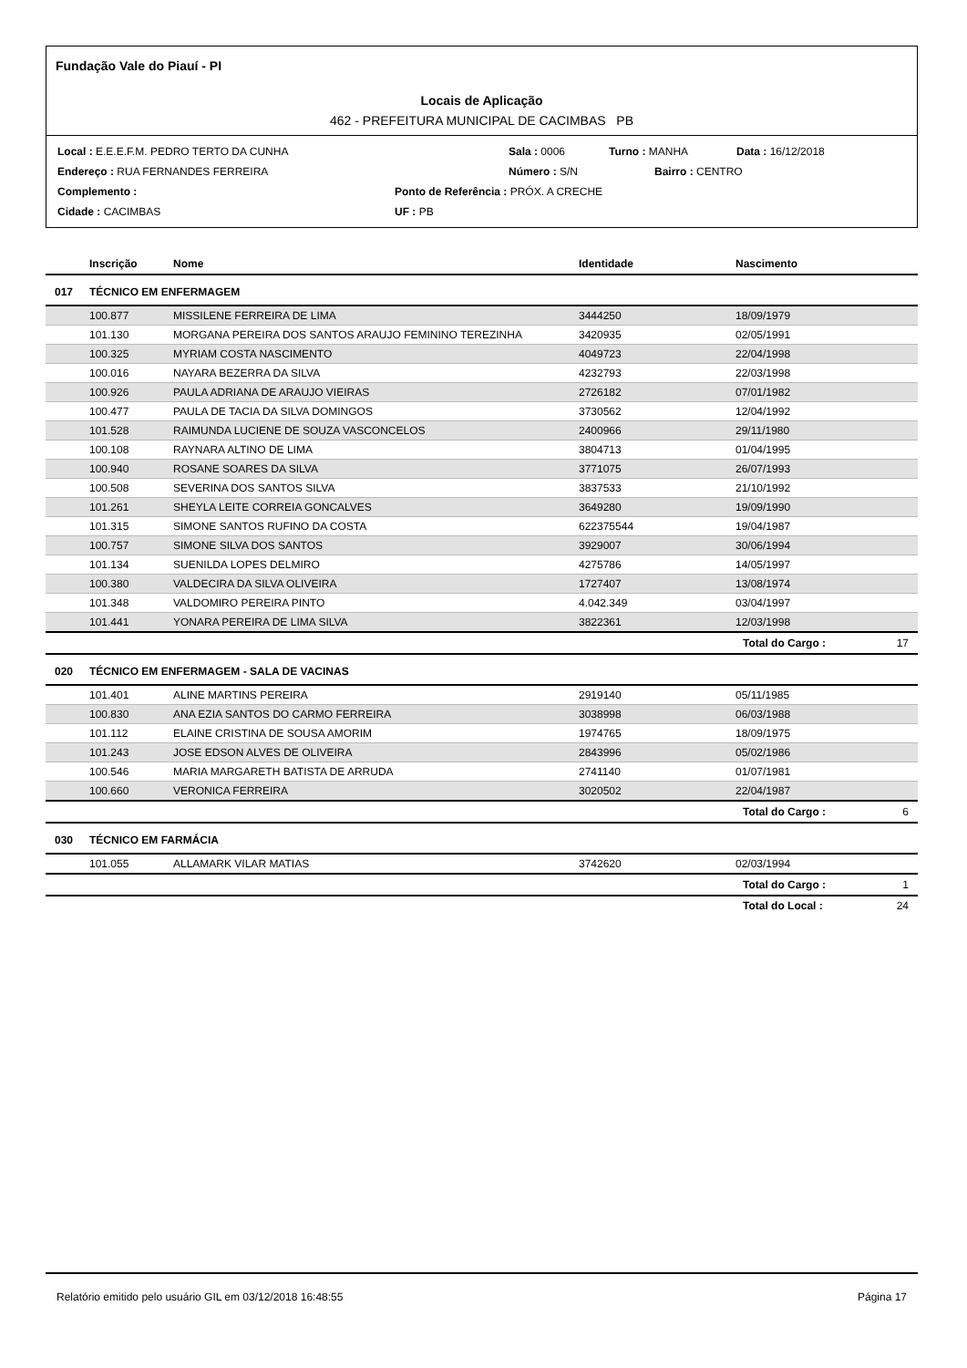Fundação Vale do Piauí - PI
Locais de Aplicação
462 - PREFEITURA MUNICIPAL DE CACIMBAS PB
Local : E.E.E.F.M. PEDRO TERTO DA CUNHA Sala : 0006 Turno : MANHA Data : 16/12/2018
Endereço : RUA FERNANDES FERREIRA Número : S/N Bairro : CENTRO
Complemento : Ponto de Referência : PRÓX. A CRECHE
Cidade : CACIMBAS UF : PB
| | Inscrição | Nome | Identidade | Nascimento | |
| --- | --- | --- | --- | --- | --- |
| 017 | TÉCNICO EM ENFERMAGEM | | | | |
| | 100.877 | MISSILENE FERREIRA DE LIMA | 3444250 | 18/09/1979 | |
| | 101.130 | MORGANA PEREIRA DOS SANTOS ARAUJO FEMININO TEREZINHA | 3420935 | 02/05/1991 | |
| | 100.325 | MYRIAM COSTA NASCIMENTO | 4049723 | 22/04/1998 | |
| | 100.016 | NAYARA BEZERRA DA SILVA | 4232793 | 22/03/1998 | |
| | 100.926 | PAULA ADRIANA DE ARAUJO VIEIRAS | 2726182 | 07/01/1982 | |
| | 100.477 | PAULA DE TACIA DA SILVA DOMINGOS | 3730562 | 12/04/1992 | |
| | 101.528 | RAIMUNDA LUCIENE DE SOUZA VASCONCELOS | 2400966 | 29/11/1980 | |
| | 100.108 | RAYNARA ALTINO DE LIMA | 3804713 | 01/04/1995 | |
| | 100.940 | ROSANE SOARES DA SILVA | 3771075 | 26/07/1993 | |
| | 100.508 | SEVERINA DOS SANTOS SILVA | 3837533 | 21/10/1992 | |
| | 101.261 | SHEYLA LEITE CORREIA GONCALVES | 3649280 | 19/09/1990 | |
| | 101.315 | SIMONE SANTOS RUFINO DA COSTA | 622375544 | 19/04/1987 | |
| | 100.757 | SIMONE SILVA DOS SANTOS | 3929007 | 30/06/1994 | |
| | 101.134 | SUENILDA LOPES DELMIRO | 4275786 | 14/05/1997 | |
| | 100.380 | VALDECIRA DA SILVA OLIVEIRA | 1727407 | 13/08/1974 | |
| | 101.348 | VALDOMIRO PEREIRA PINTO | 4.042.349 | 03/04/1997 | |
| | 101.441 | YONARA PEREIRA DE LIMA SILVA | 3822361 | 12/03/1998 | |
| | | | | Total do Cargo : | 17 |
| 020 | TÉCNICO EM ENFERMAGEM - SALA DE VACINAS | | | | |
| | 101.401 | ALINE MARTINS PEREIRA | 2919140 | 05/11/1985 | |
| | 100.830 | ANA EZIA SANTOS DO CARMO FERREIRA | 3038998 | 06/03/1988 | |
| | 101.112 | ELAINE CRISTINA DE SOUSA AMORIM | 1974765 | 18/09/1975 | |
| | 101.243 | JOSE EDSON ALVES DE OLIVEIRA | 2843996 | 05/02/1986 | |
| | 100.546 | MARIA MARGARETH BATISTA DE ARRUDA | 2741140 | 01/07/1981 | |
| | 100.660 | VERONICA FERREIRA | 3020502 | 22/04/1987 | |
| | | | | Total do Cargo : | 6 |
| 030 | TÉCNICO EM FARMÁCIA | | | | |
| | 101.055 | ALLAMARK VILAR MATIAS | 3742620 | 02/03/1994 | |
| | | | | Total do Cargo : | 1 |
| | | | | Total do Local : | 24 |
Relatório emitido pelo usuário GIL em 03/12/2018 16:48:55 Página 17